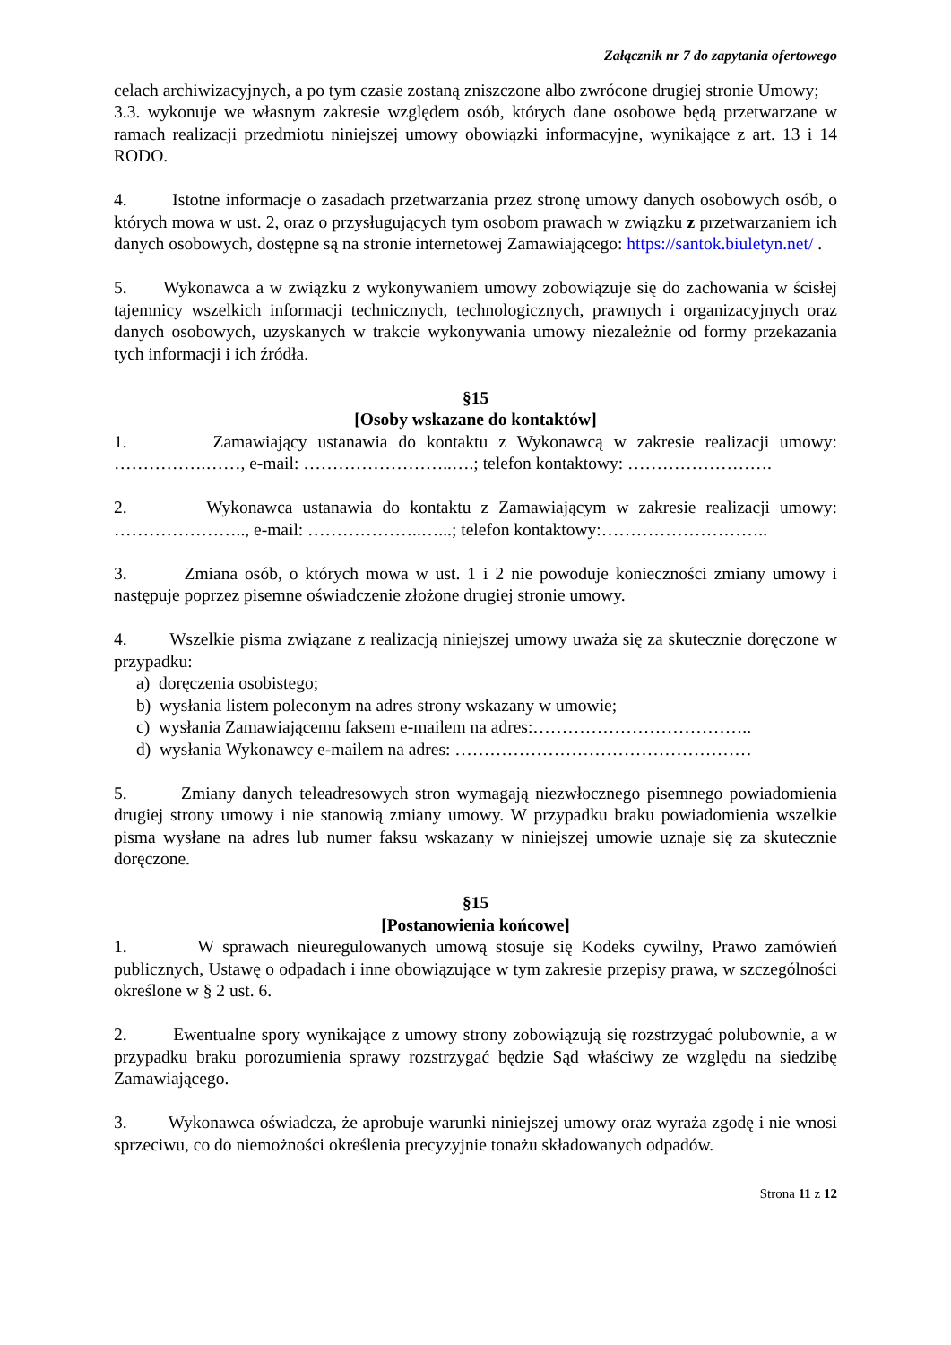Załącznik nr 7 do zapytania ofertowego
celach archiwizacyjnych, a po tym czasie zostaną zniszczone albo zwrócone drugiej stronie Umowy;
3.3. wykonuje we własnym zakresie względem osób, których dane osobowe będą przetwarzane w ramach realizacji przedmiotu niniejszej umowy obowiązki informacyjne, wynikające z art. 13 i 14 RODO.
4. Istotne informacje o zasadach przetwarzania przez stronę umowy danych osobowych osób, o których mowa w ust. 2, oraz o przysługujących tym osobom prawach w związku z przetwarzaniem ich danych osobowych, dostępne są na stronie internetowej Zamawiającego: https://santok.biuletyn.net/ .
5. Wykonawca a w związku z wykonywaniem umowy zobowiązuje się do zachowania w ścisłej tajemnicy wszelkich informacji technicznych, technologicznych, prawnych i organizacyjnych oraz danych osobowych, uzyskanych w trakcie wykonywania umowy niezależnie od formy przekazania tych informacji i ich źródła.
§15
[Osoby wskazane do kontaktów]
1. Zamawiający ustanawia do kontaktu z Wykonawcą w zakresie realizacji umowy: …………….……, e-mail: ……………………..….; telefon kontaktowy: …………………….
2. Wykonawca ustanawia do kontaktu z Zamawiającym w zakresie realizacji umowy: ………………….., e-mail: ………………..…...; telefon kontaktowy:………………………..
3. Zmiana osób, o których mowa w ust. 1 i 2 nie powoduje konieczności zmiany umowy i następuje poprzez pisemne oświadczenie złożone drugiej stronie umowy.
4. Wszelkie pisma związane z realizacją niniejszej umowy uważa się za skutecznie doręczone w przypadku:
a) doręczenia osobistego;
b) wysłania listem poleconym na adres strony wskazany w umowie;
c) wysłania Zamawiającemu faksem e-mailem na adres:………………………………..
d) wysłania Wykonawcy e-mailem na adres: ……………………………………………
5. Zmiany danych teleadresowych stron wymagają niezwłocznego pisemnego powiadomienia drugiej strony umowy i nie stanowią zmiany umowy. W przypadku braku powiadomienia wszelkie pisma wysłane na adres lub numer faksu wskazany w niniejszej umowie uznaje się za skutecznie doręczone.
§15
[Postanowienia końcowe]
1. W sprawach nieuregulowanych umową stosuje się Kodeks cywilny, Prawo zamówień publicznych, Ustawę o odpadach i inne obowiązujące w tym zakresie przepisy prawa, w szczególności określone w § 2 ust. 6.
2. Ewentualne spory wynikające z umowy strony zobowiązują się rozstrzygać polubownie, a w przypadku braku porozumienia sprawy rozstrzygać będzie Sąd właściwy ze względu na siedzibę Zamawiającego.
3. Wykonawca oświadcza, że aprobuje warunki niniejszej umowy oraz wyraża zgodę i nie wnosi sprzeciwu, co do niemożności określenia precyzyjnie tonażu składowanych odpadów.
Strona 11 z 12